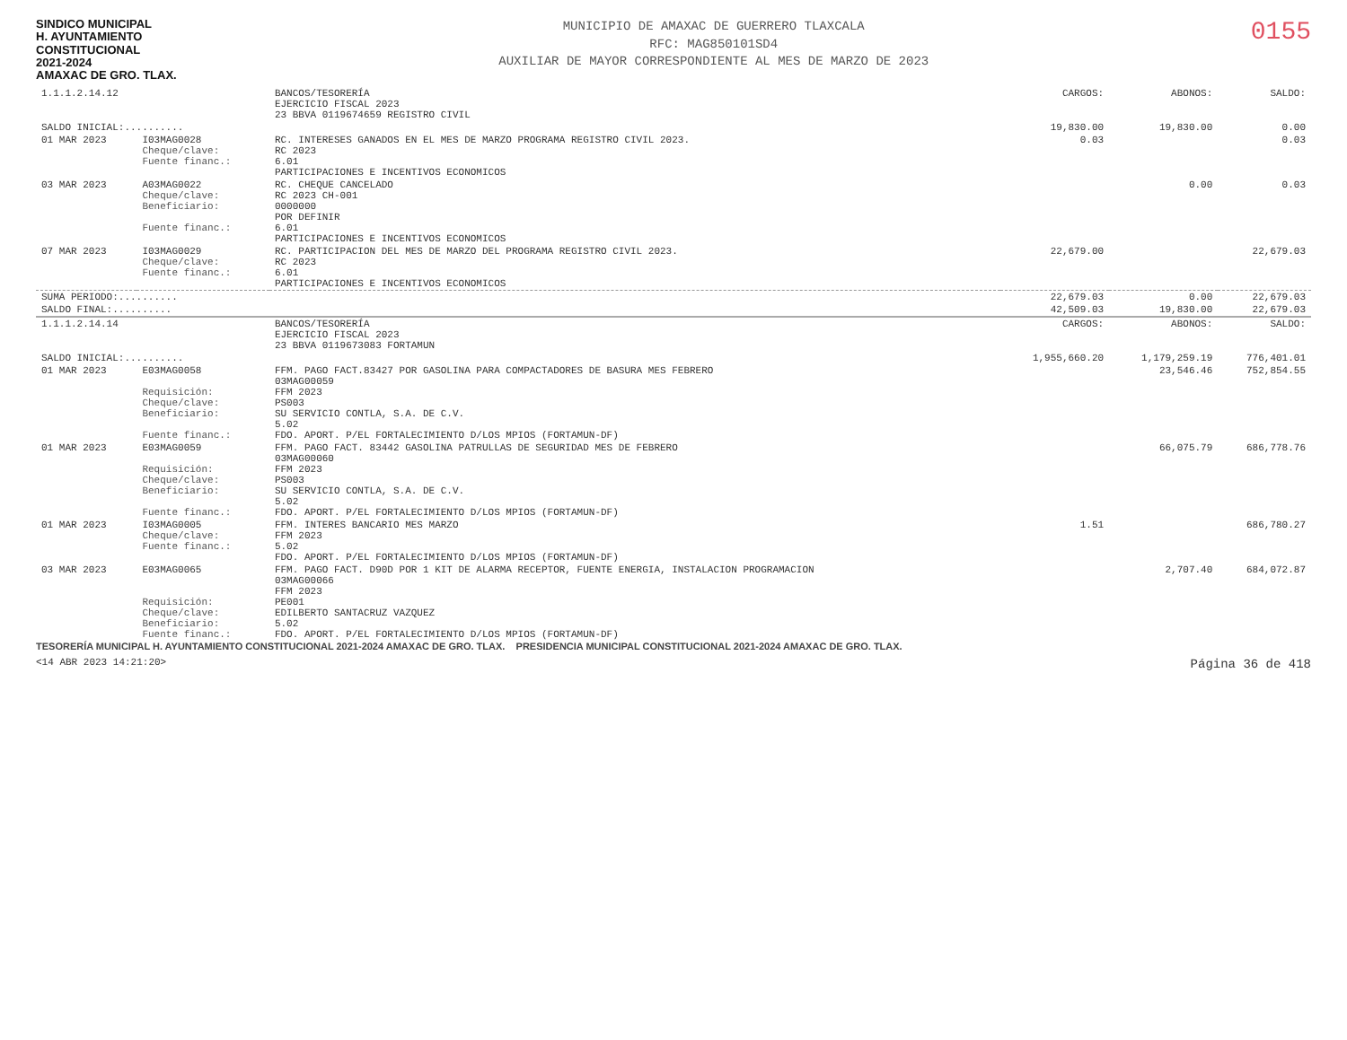SINDICO MUNICIPAL
H. AYUNTAMIENTO
CONSTITUCIONAL
2021-2024
AMAXAC DE GRO. TLAX.
MUNICIPIO DE AMAXAC DE GUERRERO TLAXCALA
RFC: MAG850101SD4
AUXILIAR DE MAYOR CORRESPONDIENTE AL MES DE MARZO DE 2023
0155
| 1.1.1.2.14.12 | | BANCOS/TESORERÍA EJERCICIO FISCAL 2023 23 BBVA 0119674659 REGISTRO CIVIL | CARGOS: | ABONOS: | SALDO: |
| SALDO INICIAL:.......... | | | 19,830.00 | 19,830.00 | 0.00 |
| 01 MAR 2023 | I03MAG0028 Cheque/clave: Fuente financ.: | RC. INTERESES GANADOS EN EL MES DE MARZO PROGRAMA REGISTRO CIVIL 2023. RC 2023 6.01 PARTICIPACIONES E INCENTIVOS ECONOMICOS | 0.03 | | 0.03 |
| 03 MAR 2023 | A03MAG0022 Cheque/clave: Beneficiario: Fuente financ.: | RC. CHEQUE CANCELADO RC 2023 CH-001 0000000 POR DEFINIR 6.01 PARTICIPACIONES E INCENTIVOS ECONOMICOS | | 0.00 | 0.03 |
| 07 MAR 2023 | I03MAG0029 Cheque/clave: Fuente financ.: | RC. PARTICIPACION DEL MES DE MARZO DEL PROGRAMA REGISTRO CIVIL 2023. RC 2023 6.01 PARTICIPACIONES E INCENTIVOS ECONOMICOS | 22,679.00 | | 22,679.03 |
| SUMA PERIODO:.......... | | | 22,679.03 | 0.00 | 22,679.03 |
| SALDO FINAL:.......... | | | 42,509.03 | 19,830.00 | 22,679.03 |
| 1.1.1.2.14.14 | | BANCOS/TESORERÍA EJERCICIO FISCAL 2023 23 BBVA 0119673083 FORTAMUN | CARGOS: | ABONOS: | SALDO: |
| SALDO INICIAL:.......... | | | 1,955,660.20 | 1,179,259.19 | 776,401.01 |
| 01 MAR 2023 | E03MAG0058 Requisición: Cheque/clave: Beneficiario: Fuente financ.: | FFM. PAGO FACT.83427 POR GASOLINA PARA COMPACTADORES DE BASURA MES FEBRERO 03MAG00059 FFM 2023 PS003 SU SERVICIO CONTLA, S.A. DE C.V. 5.02 FDO. APORT. P/EL FORTALECIMIENTO D/LOS MPIOS (FORTAMUN-DF) | | 23,546.46 | 752,854.55 |
| 01 MAR 2023 | E03MAG0059 Requisición: Cheque/clave: Beneficiario: Fuente financ.: | FFM. PAGO FACT. 83442 GASOLINA PATRULLAS DE SEGURIDAD MES DE FEBRERO 03MAG00060 FFM 2023 PS003 SU SERVICIO CONTLA, S.A. DE C.V. 5.02 FDO. APORT. P/EL FORTALECIMIENTO D/LOS MPIOS (FORTAMUN-DF) | | 66,075.79 | 686,778.76 |
| 01 MAR 2023 | I03MAG0005 Cheque/clave: Fuente financ.: | FFM. INTERES BANCARIO MES MARZO FFM 2023 5.02 FDO. APORT. P/EL FORTALECIMIENTO D/LOS MPIOS (FORTAMUN-DF) | 1.51 | | 686,780.27 |
| 03 MAR 2023 | E03MAG0065 Requisición: Cheque/clave: Beneficiario: Fuente financ.: | FFM. PAGO FACT. D90D POR 1 KIT DE ALARMA RECEPTOR, FUENTE ENERGIA, INSTALACION PROGRAMACION 03MAG00066 FFM 2023 PE001 EDILBERTO SANTACRUZ VAZQUEZ 5.02 FDO. APORT. P/EL FORTALECIMIENTO D/LOS MPIOS (FORTAMUN-DF) | | 2,707.40 | 684,072.87 |
TESORERÍA MUNICIPAL H. AYUNTAMIENTO CONSTITUCIONAL 2021-2024 AMAXAC DE GRO. TLAX. PRESIDENCIA MUNICIPAL CONSTITUCIONAL 2021-2024 AMAXAC DE GRO. TLAX.
<14 ABR 2023 14:21:20> Página 36 de 418